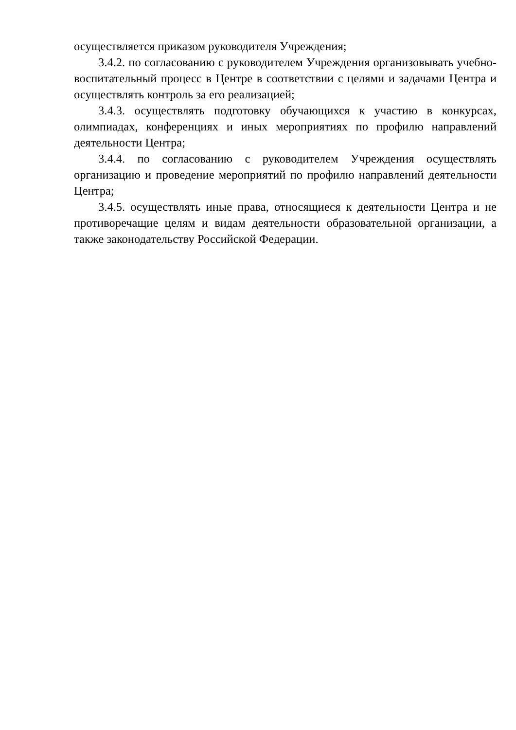осуществляется приказом руководителя Учреждения;
3.4.2. по согласованию с руководителем Учреждения организовывать учебно- воспитательный процесс в Центре в соответствии с целями и задачами Центра и осуществлять контроль за его реализацией;
3.4.3. осуществлять подготовку обучающихся к участию в конкурсах, олимпиадах, конференциях и иных мероприятиях по профилю направлений деятельности Центра;
3.4.4. по согласованию с руководителем Учреждения осуществлять организацию и проведение мероприятий по профилю направлений деятельности Центра;
3.4.5. осуществлять иные права, относящиеся к деятельности Центра и не противоречащие целям и видам деятельности образовательной организации, а также законодательству Российской Федерации.